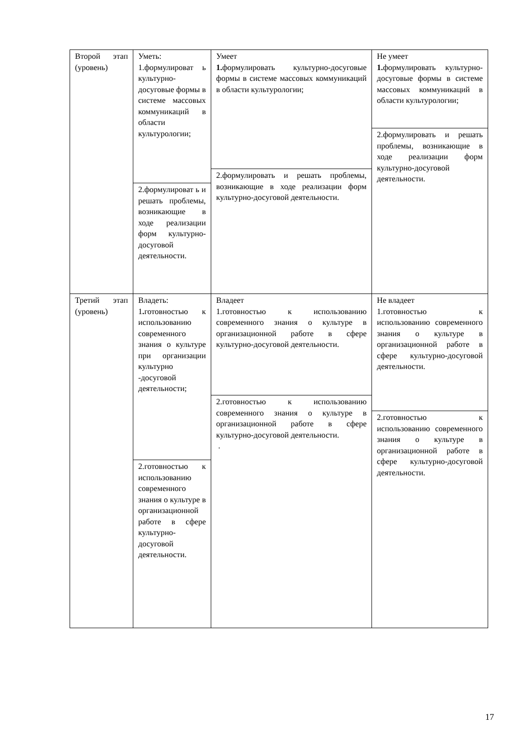| Второй этап (уровень) | Уметь: 1.формулироват ь культурно-досуговые формы в системе массовых коммуникаций в области культурологии; 2.формулироват ь и решать проблемы, возникающие в ходе реализации форм культурно-досуговой деятельности. | Умеет 1. формулировать культурно-досуговые формы в системе массовых коммуникаций в области культурологии; 2.формулировать и решать проблемы, возникающие в ходе реализации форм культурно-досуговой деятельности. | Не умеет 1. формулировать культурно-досуговые формы в системе массовых коммуникаций в области культурологии; 2.формулировать и решать проблемы, возникающие в ходе реализации форм культурно-досуговой деятельности. |
| Третий этап (уровень) | Владеть: 1 . готовностью к использованию современного знания о культуре при организации культурно -досуговой деятельности; 2.готовностью к использованию современного знания о культуре в организационной работе в сфере культурно-досуговой деятельности. | Владеет 1.готовностью к использованию современного знания о культуре в организационной работе в сфере культурно-досуговой деятельности. 2.готовностью к использованию современного знания о культуре в организационной работе в сфере культурно-досуговой деятельности. . | Не владеет 1.готовностью к использованию современного знания о культуре в организационной работе в сфере культурно-досуговой деятельности. 2.готовностью к использованию современного знания о культуре в организационной работе в сфере культурно-досуговой деятельности. |
17